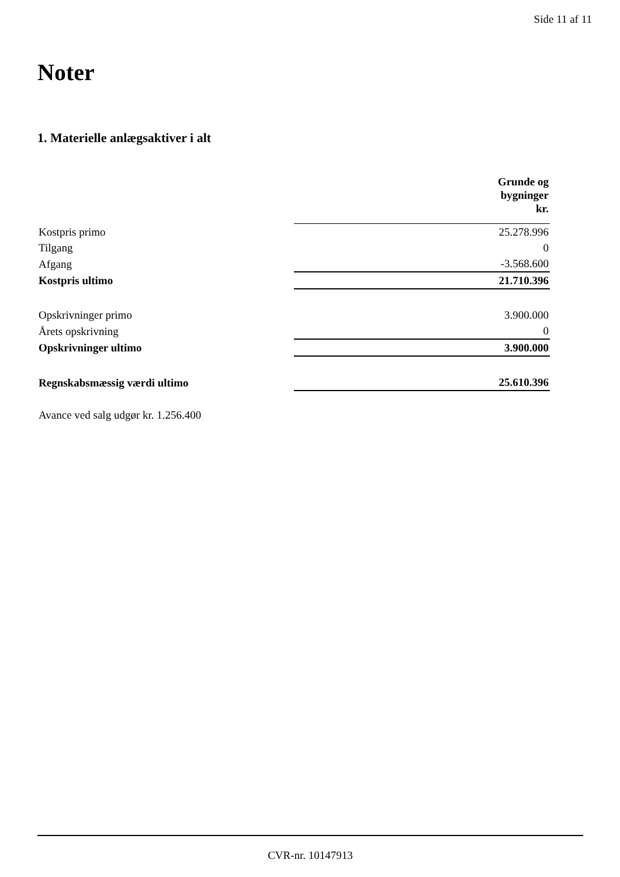Side 11 af 11
Noter
1. Materielle anlægsaktiver i alt
| | Grunde og bygninger kr. |
| --- | --- |
| Kostpris primo | 25.278.996 |
| Tilgang | 0 |
| Afgang | -3.568.600 |
| Kostpris ultimo | 21.710.396 |
| Opskrivninger primo | 3.900.000 |
| Årets opskrivning | 0 |
| Opskrivninger ultimo | 3.900.000 |
| Regnskabsmæssig værdi ultimo | 25.610.396 |
Avance ved salg udgør kr. 1.256.400
CVR-nr. 10147913